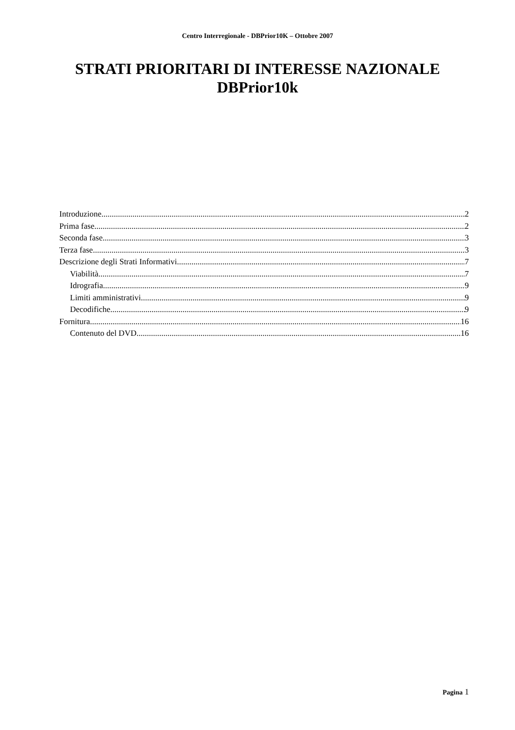Centro Interregionale - DBPrior10K – Ottobre 2007
STRATI PRIORITARI DI INTERESSE NAZIONALE
DBPrior10k
Introduzione 2
Prima fase 2
Seconda fase 3
Terza fase 3
Descrizione degli Strati Informativi 7
Viabilità 7
Idrografia 9
Limiti amministrativi 9
Decodifiche 9
Fornitura 16
Contenuto del DVD 16
Pagina 1